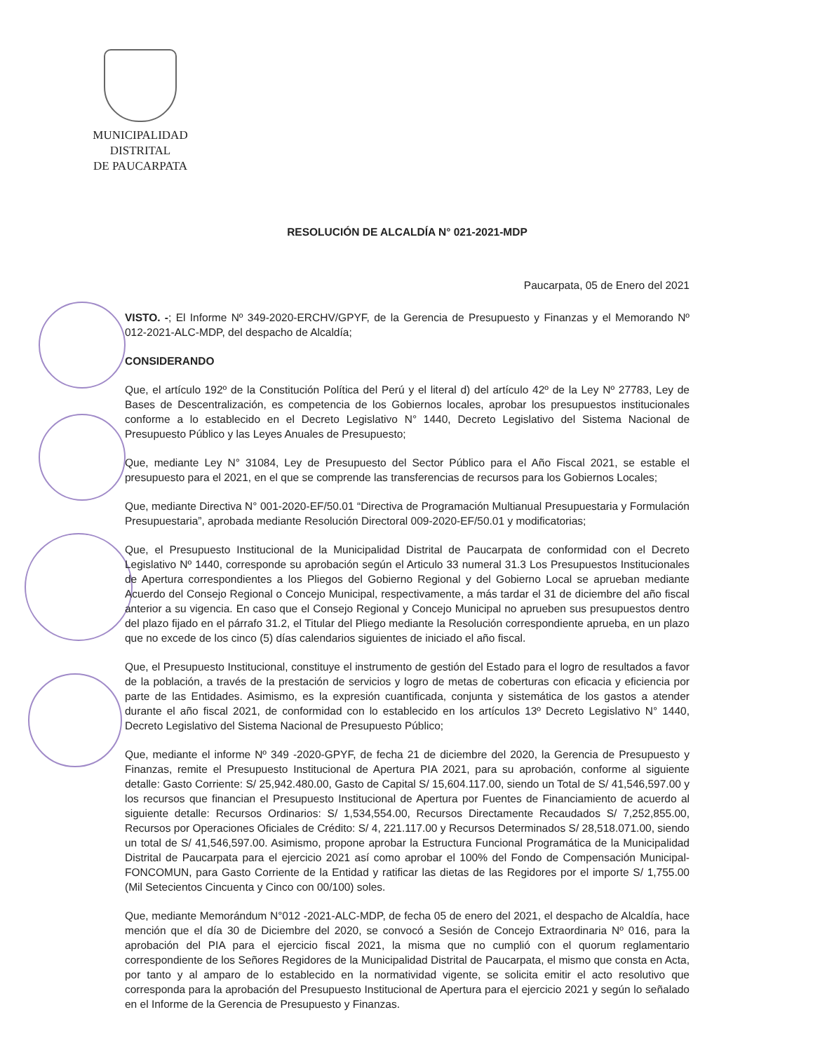MUNICIPALIDAD DISTRITAL
DE PAUCARPATA
RESOLUCIÓN DE ALCALDÍA N° 021-2021-MDP
Paucarpata, 05 de Enero del 2021
VISTO. -; El Informe Nº 349-2020-ERCHV/GPYF, de la Gerencia de Presupuesto y Finanzas y el Memorando Nº 012-2021-ALC-MDP, del despacho de Alcaldía;
CONSIDERANDO
Que, el artículo 192º de la Constitución Política del Perú y el literal d) del artículo 42º de la Ley Nº 27783, Ley de Bases de Descentralización, es competencia de los Gobiernos locales, aprobar los presupuestos institucionales conforme a lo establecido en el Decreto Legislativo N° 1440, Decreto Legislativo del Sistema Nacional de Presupuesto Público y las Leyes Anuales de Presupuesto;
Que, mediante Ley N° 31084, Ley de Presupuesto del Sector Público para el Año Fiscal 2021, se estable el presupuesto para el 2021, en el que se comprende las transferencias de recursos para los Gobiernos Locales;
Que, mediante Directiva N° 001-2020-EF/50.01 “Directiva de Programación Multianual Presupuestaria y Formulación Presupuestaria”, aprobada mediante Resolución Directoral 009-2020-EF/50.01 y modificatorias;
Que, el Presupuesto Institucional de la Municipalidad Distrital de Paucarpata de conformidad con el Decreto Legislativo Nº 1440, corresponde su aprobación según el Articulo 33 numeral 31.3 Los Presupuestos Institucionales de Apertura correspondientes a los Pliegos del Gobierno Regional y del Gobierno Local se aprueban mediante Acuerdo del Consejo Regional o Concejo Municipal, respectivamente, a más tardar el 31 de diciembre del año fiscal anterior a su vigencia. En caso que el Consejo Regional y Concejo Municipal no aprueben sus presupuestos dentro del plazo fijado en el párrafo 31.2, el Titular del Pliego mediante la Resolución correspondiente aprueba, en un plazo que no excede de los cinco (5) días calendarios siguientes de iniciado el año fiscal.
Que, el Presupuesto Institucional, constituye el instrumento de gestión del Estado para el logro de resultados a favor de la población, a través de la prestación de servicios y logro de metas de coberturas con eficacia y eficiencia por parte de las Entidades. Asimismo, es la expresión cuantificada, conjunta y sistemática de los gastos a atender durante el año fiscal 2021, de conformidad con lo establecido en los artículos 13º Decreto Legislativo N° 1440, Decreto Legislativo del Sistema Nacional de Presupuesto Público;
Que, mediante el informe Nº 349 -2020-GPYF, de fecha 21 de diciembre del 2020, la Gerencia de Presupuesto y Finanzas, remite el Presupuesto Institucional de Apertura PIA 2021, para su aprobación, conforme al siguiente detalle: Gasto Corriente: S/ 25,942.480.00, Gasto de Capital S/ 15,604.117.00, siendo un Total de S/ 41,546,597.00 y los recursos que financian el Presupuesto Institucional de Apertura por Fuentes de Financiamiento de acuerdo al siguiente detalle: Recursos Ordinarios: S/ 1,534,554.00, Recursos Directamente Recaudados S/ 7,252,855.00, Recursos por Operaciones Oficiales de Crédito: S/ 4, 221.117.00 y Recursos Determinados S/ 28,518.071.00, siendo un total de S/ 41,546,597.00. Asimismo, propone aprobar la Estructura Funcional Programática de la Municipalidad Distrital de Paucarpata para el ejercicio 2021 así como aprobar el 100% del Fondo de Compensación Municipal- FONCOMUN, para Gasto Corriente de la Entidad y ratificar las dietas de las Regidores por el importe S/ 1,755.00 (Mil Setecientos Cincuenta y Cinco con 00/100) soles.
Que, mediante Memorándum N°012 -2021-ALC-MDP, de fecha 05 de enero del 2021, el despacho de Alcaldía, hace mención que el día 30 de Diciembre del 2020, se convocó a Sesión de Concejo Extraordinaria Nº 016, para la aprobación del PIA para el ejercicio fiscal 2021, la misma que no cumplió con el quorum reglamentario correspondiente de los Señores Regidores de la Municipalidad Distrital de Paucarpata, el mismo que consta en Acta, por tanto y al amparo de lo establecido en la normatividad vigente, se solicita emitir el acto resolutivo que corresponda para la aprobación del Presupuesto Institucional de Apertura para el ejercicio 2021 y según lo señalado en el Informe de la Gerencia de Presupuesto y Finanzas.